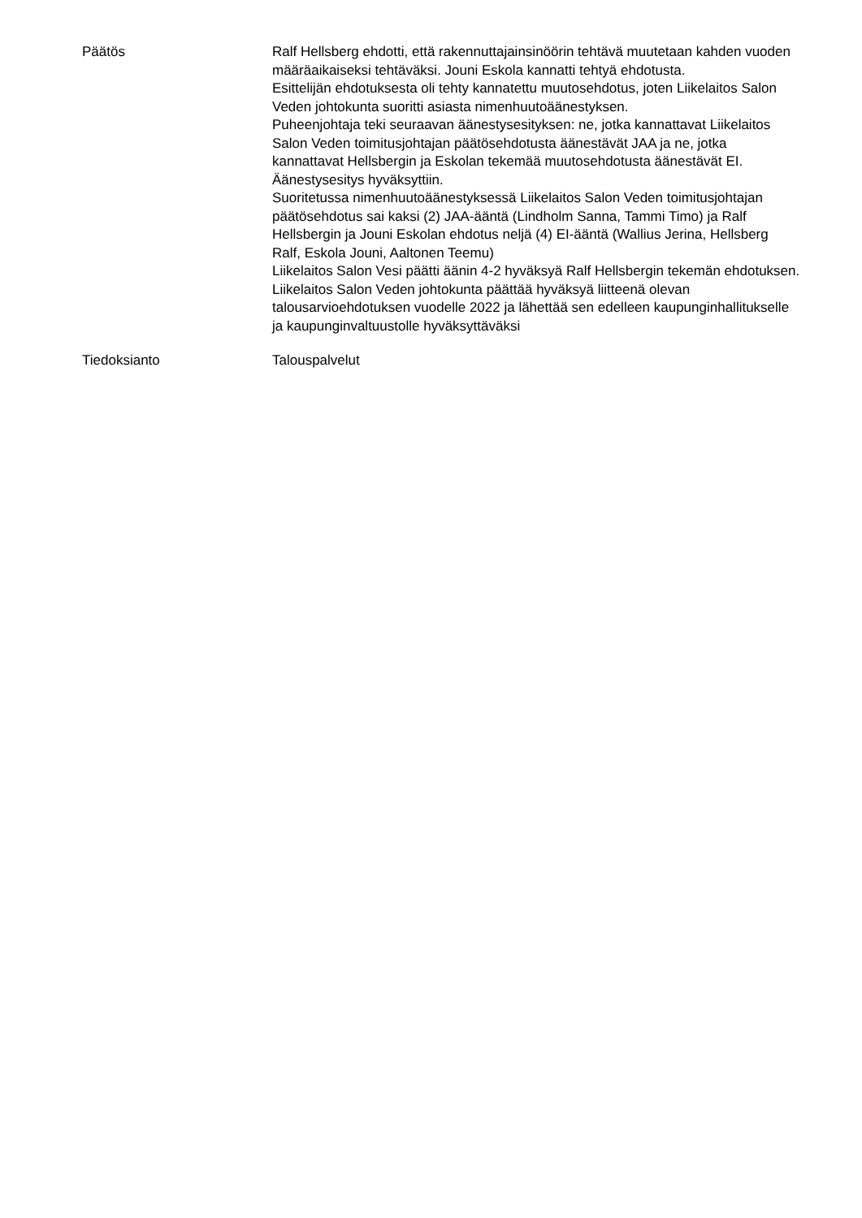Päätös Ralf Hellsberg ehdotti, että rakennuttajainsinöörin tehtävä muutetaan kahden vuoden määräaikaiseksi tehtäväksi. Jouni Eskola kannatti tehtyä ehdotusta.
Esittelijän ehdotuksesta oli tehty kannatettu muutosehdotus, joten Liikelaitos Salon Veden johtokunta suoritti asiasta nimenhuutoäänestyksen.
Puheenjohtaja teki seuraavan äänestysesityksen: ne, jotka kannattavat Liikelaitos Salon Veden toimitusjohtajan päätösehdotusta äänestävät JAA ja ne, jotka kannattavat Hellsbergin ja Eskolan tekemää muutosehdotusta äänestävät EI.
Äänestysesitys hyväksyttiin.
Suoritetussa nimenhuutoäänestyksessä Liikelaitos Salon Veden toimitusjohtajan päätösehdotus sai kaksi (2) JAA-ääntä (Lindholm Sanna, Tammi Timo) ja Ralf Hellsbergin ja Jouni Eskolan ehdotus neljä (4) EI-ääntä (Wallius Jerina, Hellsberg Ralf, Eskola Jouni, Aaltonen Teemu)
Liikelaitos Salon Vesi päätti äänin 4-2 hyväksyä Ralf Hellsbergin tekemän ehdotuksen.
Liikelaitos Salon Veden johtokunta päättää hyväksyä liitteenä olevan talousarvioehdotuksen vuodelle 2022 ja lähettää sen edelleen kaupunginhallitukselle ja kaupunginvaltuustolle hyväksyttäväksi
Tiedoksianto Talouspalvelut